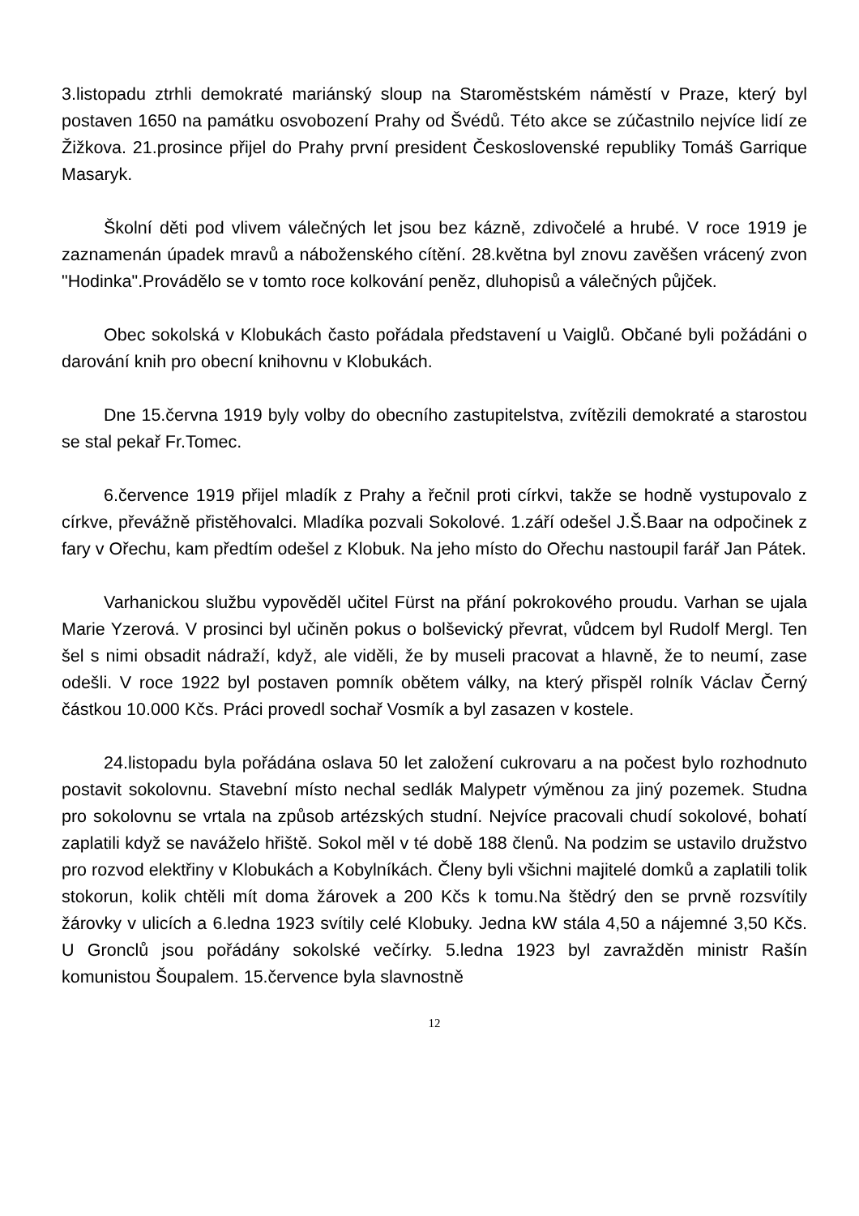3.listopadu ztrhli demokraté mariánský sloup na Staroměstském náměstí v Praze, který byl postaven 1650 na památku osvobození Prahy od Švédů. Této akce se zúčastnilo nejvíce lidí ze Žižkova. 21.prosince přijel do Prahy první president Československé republiky Tomáš Garrique Masaryk.
Školní děti pod vlivem válečných let jsou bez kázně, zdivočelé a hrubé. V roce 1919 je zaznamenán úpadek mravů a náboženského cítění. 28.května byl znovu zavěšen vrácený zvon "Hodinka".Provádělo se v tomto roce kolkování peněz, dluhopisů a válečných půjček.
Obec sokolská v Klobukách často pořádala představení u Vaiglů. Občané byli požádáni o darování knih pro obecní knihovnu v Klobukách.
Dne 15.června 1919 byly volby do obecního zastupitelstva, zvítězili demokraté a starostou se stal pekař Fr.Tomec.
6.července 1919 přijel mladík z Prahy a řečnil proti církvi, takže se hodně vystupovalo z církve, převážně přistěhovalci. Mladíka pozvali Sokolové. 1.září odešel J.Š.Baar na odpočinek z fary v Ořechu, kam předtím odešel z Klobuk. Na jeho místo do Ořechu nastoupil farář Jan Pátek.
Varhanickou službu vypověděl učitel Fürst na přání pokrokového proudu. Varhan se ujala Marie Yzerová. V prosinci byl učiněn pokus o bolševický převrat, vůdcem byl Rudolf Mergl. Ten šel s nimi obsadit nádraží, když, ale viděli, že by museli pracovat a hlavně, že to neumí, zase odešli. V roce 1922 byl postaven pomník obětem války, na který přispěl rolník Václav Černý částkou 10.000 Kčs. Práci provedl sochař Vosmík a byl zasazen v kostele.
24.listopadu byla pořádána oslava 50 let založení cukrovaru a na počest bylo rozhodnuto postavit sokolovnu. Stavební místo nechal sedlák Malypetr výměnou za jiný pozemek. Studna pro sokolovnu se vrtala na způsob artézských studní. Nejvíce pracovali chudí sokolové, bohatí zaplatili když se naváželo hřiště. Sokol měl v té době 188 členů. Na podzim se ustavilo družstvo pro rozvod elektřiny v Klobukách a Kobylníkách. Členy byli všichni majitelé domků a zaplatili tolik stokorun, kolik chtěli mít doma žárovek a 200 Kčs k tomu.Na štědrý den se prvně rozsvítily žárovky v ulicích a 6.ledna 1923 svítily celé Klobuky. Jedna kW stála 4,50 a nájemné 3,50 Kčs. U Gronclů jsou pořádány sokolské večírky. 5.ledna 1923 byl zavražděn ministr Rašín komunistou Šoupalem. 15.července byla slavnostně
12